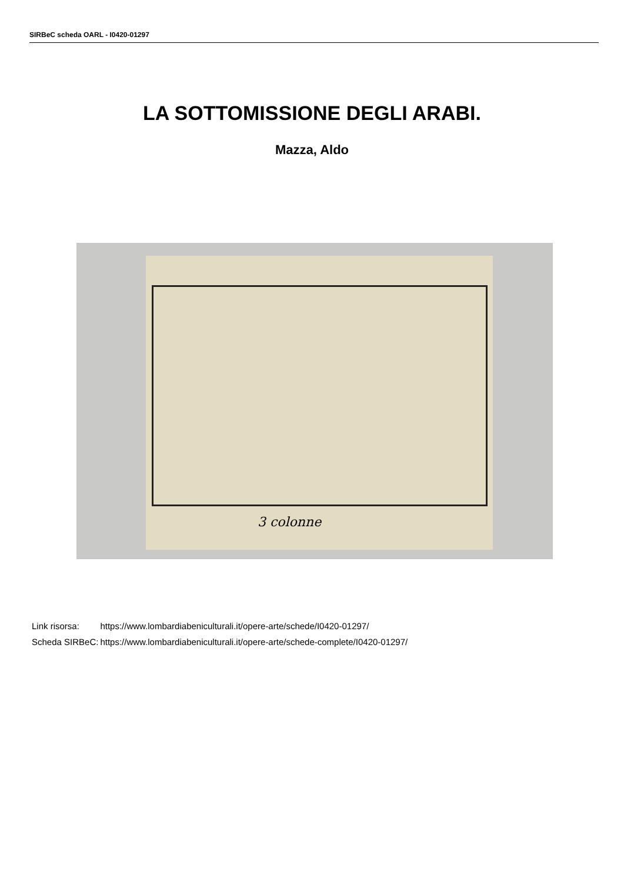SIRBeC scheda OARL - I0420-01297
LA SOTTOMISSIONE DEGLI ARABI.
Mazza, Aldo
3 colonne
| Link risorsa: | https://www.lombardiabeniculturali.it/opere-arte/schede/I0420-01297/ |
| Scheda SIRBeC: | https://www.lombardiabeniculturali.it/opere-arte/schede-complete/I0420-01297/ |